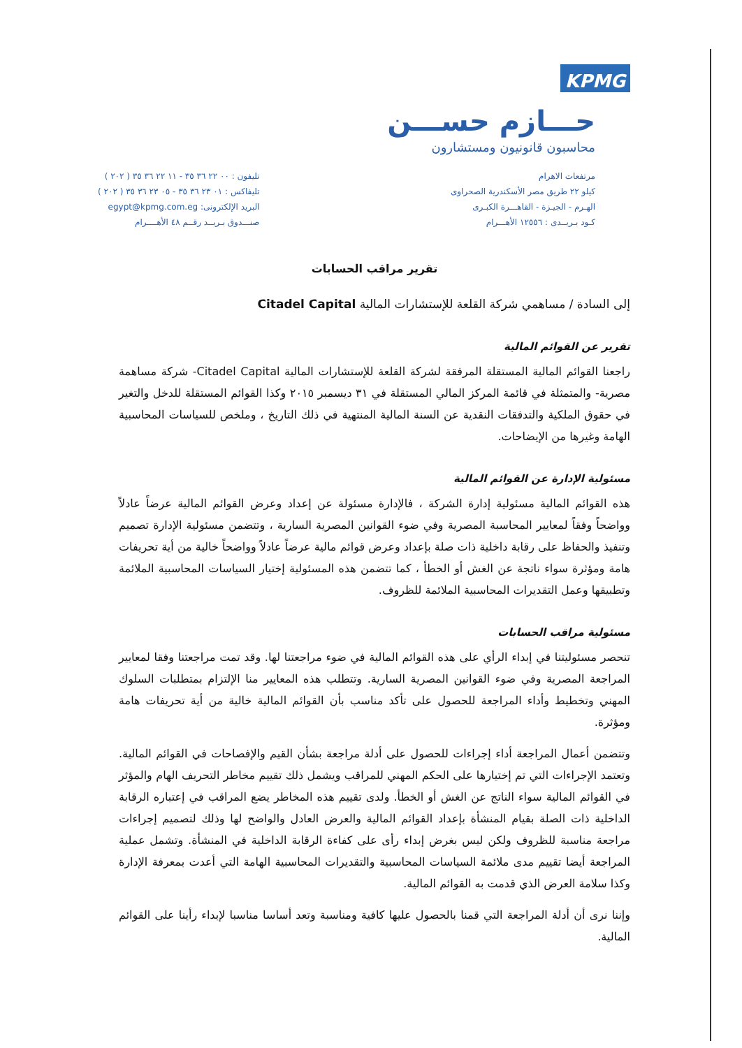KPMG
حـــازم حســـن
محاسبون قانونيون ومستشارون
مرتفعات الاهرام
كيلو ٢٢ طريق مصر الأسكندرية الصحراوى
الهـرم - الجيـزة - القاهـــرة الكبـرى
كـود بـريــدى : ١٢٥٥٦ الأهـــرام
تليفون : ٠٠ ٢٢ ٣٦ ٣٥ - ١١ ٢٢ ٣٦ ٣٥ ( ٢٠٢ )
تليفاكس : ٠١ ٢٣ ٣٦ ٣٥ - ٠٥ ٢٣ ٣٦ ٣٥ ( ٢٠٢ )
البريد الإلكترونى: egypt@kpmg.com.eg
صنـــدوق بـريــد رقــم ٤٨ الأهــــرام
تقرير مراقب الحسابات
إلى السادة / مساهمي شركة القلعة للإستشارات المالية Citadel Capital
تقرير عن القوائم المالية
راجعنا القوائم المالية المستقلة المرفقة لشركة القلعة للإستشارات المالية Citadel Capital- شركة مساهمة مصرية- والمتمثلة في قائمة المركز المالي المستقلة في ٣١ ديسمبر ٢٠١٥ وكذا القوائم المستقلة للدخل والتغير في حقوق الملكية والتدفقات النقدية عن السنة المالية المنتهية في ذلك التاريخ ، وملخص للسياسات المحاسبية الهامة وغيرها من الإيضاحات.
مسئولية الإدارة عن القوائم المالية
هذه القوائم المالية مسئولية إدارة الشركة ، فالإدارة مسئولة عن إعداد وعرض القوائم المالية عرضاً عادلاً وواضحاً وفقاً لمعايير المحاسبة المصرية وفي ضوء القوانين المصرية السارية ، وتتضمن مسئولية الإدارة تصميم وتنفيذ والحفاظ على رقابة داخلية ذات صلة بإعداد وعرض قوائم مالية عرضاً عادلاً وواضحاً خالية من أية تحريفات هامة ومؤثرة سواء ناتجة عن الغش أو الخطأ ، كما تتضمن هذه المسئولية إختيار السياسات المحاسبية الملائمة وتطبيقها وعمل التقديرات المحاسبية الملائمة للظروف.
مسئولية مراقب الحسابات
تنحصر مسئوليتنا في إبداء الرأي على هذه القوائم المالية في ضوء مراجعتنا لها. وقد تمت مراجعتنا وفقا لمعايير المراجعة المصرية وفي ضوء القوانين المصرية السارية. وتتطلب هذه المعايير منا الإلتزام بمتطلبات السلوك المهني وتخطيط وأداء المراجعة للحصول على تأكد مناسب بأن القوائم المالية خالية من أية تحريفات هامة ومؤثرة.
وتتضمن أعمال المراجعة أداء إجراءات للحصول على أدلة مراجعة بشأن القيم والإفصاحات في القوائم المالية. وتعتمد الإجراءات التي تم إختيارها على الحكم المهني للمراقب ويشمل ذلك تقييم مخاطر التحريف الهام والمؤثر في القوائم المالية سواء الناتج عن الغش أو الخطأ. ولدى تقييم هذه المخاطر يضع المراقب في إعتباره الرقابة الداخلية ذات الصلة بقيام المنشأة بإعداد القوائم المالية والعرض العادل والواضح لها وذلك لتصميم إجراءات مراجعة مناسبة للظروف ولكن ليس بغرض إبداء رأى على كفاءة الرقابة الداخلية في المنشأة. وتشمل عملية المراجعة أيضا تقييم مدى ملائمة السياسات المحاسبية والتقديرات المحاسبية الهامة التي أعدت بمعرفة الإدارة وكذا سلامة العرض الذي قدمت به القوائم المالية.
وإننا نرى أن أدلة المراجعة التي قمنا بالحصول عليها كافية ومناسبة وتعد أساسا مناسبا لإبداء رأينا على القوائم المالية.